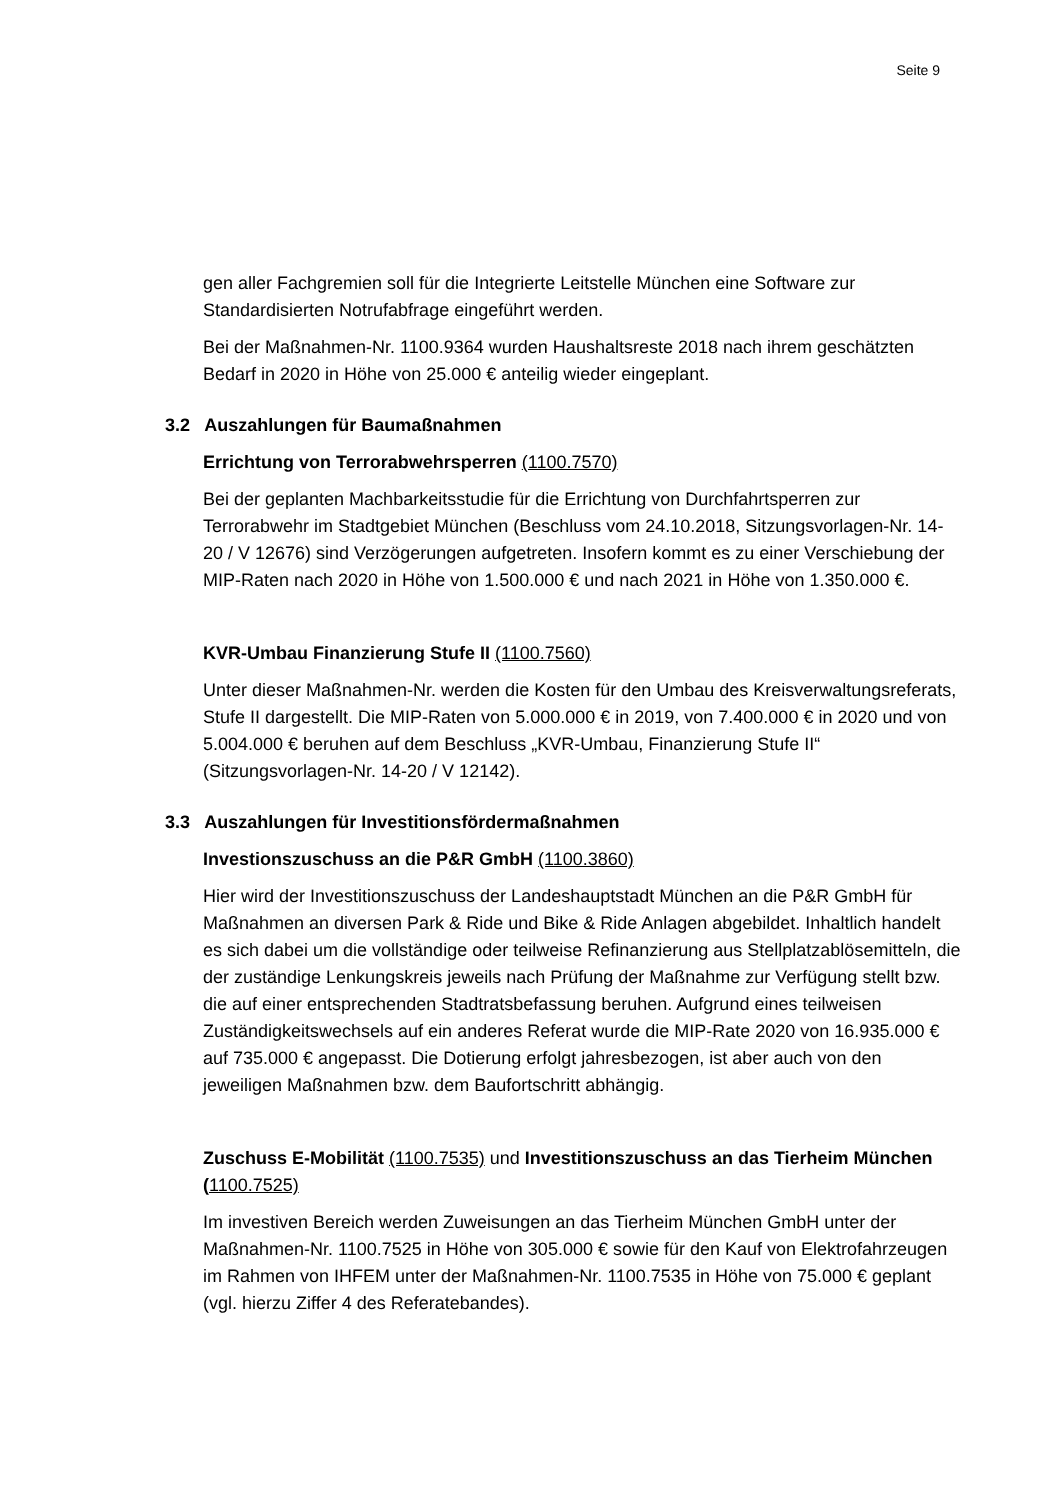Seite 9
gen aller Fachgremien soll für die Integrierte Leitstelle München eine Software zur Standardisierten Notrufabfrage eingeführt werden.
Bei der Maßnahmen-Nr. 1100.9364 wurden Haushaltsreste 2018 nach ihrem geschätzten Bedarf in 2020 in Höhe von 25.000 € anteilig wieder eingeplant.
3.2 Auszahlungen für Baumaßnahmen
Errichtung von Terrorabwehrsperren (1100.7570)
Bei der geplanten Machbarkeitsstudie für die Errichtung von Durchfahrtsperren zur Terrorabwehr im Stadtgebiet München (Beschluss vom 24.10.2018, Sitzungsvorlagen-Nr. 14-20 / V 12676) sind Verzögerungen aufgetreten. Insofern kommt es zu einer Verschiebung der MIP-Raten nach 2020 in Höhe von 1.500.000 € und nach 2021 in Höhe von 1.350.000 €.
KVR-Umbau Finanzierung Stufe II (1100.7560)
Unter dieser Maßnahmen-Nr. werden die Kosten für den Umbau des Kreisverwaltungsreferats, Stufe II dargestellt. Die MIP-Raten von 5.000.000 € in 2019, von 7.400.000 € in 2020 und von 5.004.000 € beruhen auf dem Beschluss „KVR-Umbau, Finanzierung Stufe II“ (Sitzungsvorlagen-Nr. 14-20 / V 12142).
3.3 Auszahlungen für Investitionsfördermaßnahmen
Investionszuschuss an die P&R GmbH (1100.3860)
Hier wird der Investitionszuschuss der Landeshauptstadt München an die P&R GmbH für Maßnahmen an diversen Park & Ride und Bike & Ride Anlagen abgebildet. Inhaltlich handelt es sich dabei um die vollständige oder teilweise Refinanzierung aus Stellplatzablösemitteln, die der zuständige Lenkungskreis jeweils nach Prüfung der Maßnahme zur Verfügung stellt bzw. die auf einer entsprechenden Stadtratsbefassung beruhen. Aufgrund eines teilweisen Zuständigkeitswechsels auf ein anderes Referat wurde die MIP-Rate 2020 von 16.935.000 € auf 735.000 € angepasst. Die Dotierung erfolgt jahresbezogen, ist aber auch von den jeweiligen Maßnahmen bzw. dem Baufortschritt abhängig.
Zuschuss E-Mobilität (1100.7535) und Investitionszuschuss an das Tierheim München (1100.7525)
Im investiven Bereich werden Zuweisungen an das Tierheim München GmbH unter der Maßnahmen-Nr. 1100.7525 in Höhe von 305.000 € sowie für den Kauf von Elektrofahrzeugen im Rahmen von IHFEM unter der Maßnahmen-Nr. 1100.7535 in Höhe von 75.000 € geplant (vgl. hierzu Ziffer 4 des Referatebandes).